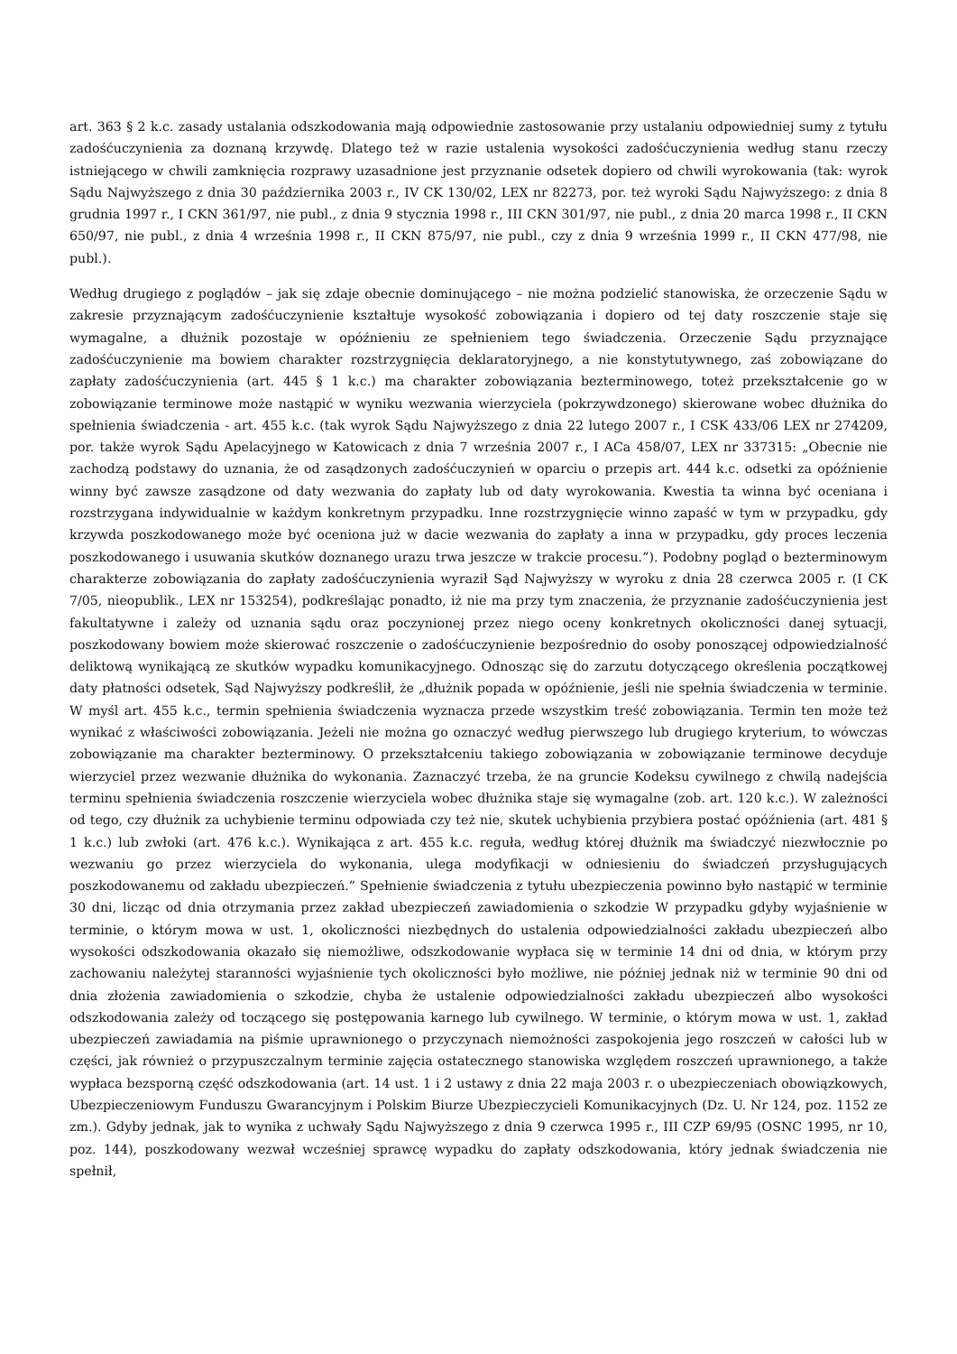art. 363 § 2 k.c. zasady ustalania odszkodowania mają odpowiednie zastosowanie przy ustalaniu odpowiedniej sumy z tytułu zadośćuczynienia za doznaną krzywdę. Dlatego też w razie ustalenia wysokości zadośćuczynienia według stanu rzeczy istniejącego w chwili zamknięcia rozprawy uzasadnione jest przyznanie odsetek dopiero od chwili wyrokowania (tak: wyrok Sądu Najwyższego z dnia 30 października 2003 r., IV CK 130/02, LEX nr 82273, por. też wyroki Sądu Najwyższego: z dnia 8 grudnia 1997 r., I CKN 361/97, nie publ., z dnia 9 stycznia 1998 r., III CKN 301/97, nie publ., z dnia 20 marca 1998 r., II CKN 650/97, nie publ., z dnia 4 września 1998 r., II CKN 875/97, nie publ., czy z dnia 9 września 1999 r., II CKN 477/98, nie publ.).
Według drugiego z poglądów – jak się zdaje obecnie dominującego – nie można podzielić stanowiska, że orzeczenie Sądu w zakresie przyznającym zadośćuczynienie kształtuje wysokość zobowiązania i dopiero od tej daty roszczenie staje się wymagalne, a dłużnik pozostaje w opóźnieniu ze spełnieniem tego świadczenia. Orzeczenie Sądu przyznające zadośćuczynienie ma bowiem charakter rozstrzygnięcia deklaratoryjnego, a nie konstytutywnego, zaś zobowiązane do zapłaty zadośćuczynienia (art. 445 § 1 k.c.) ma charakter zobowiązania bezterminowego, toteż przekształcenie go w zobowiązanie terminowe może nastąpić w wyniku wezwania wierzyciela (pokrzywdzonego) skierowane wobec dłużnika do spełnienia świadczenia - art. 455 k.c. (tak wyrok Sądu Najwyższego z dnia 22 lutego 2007 r., I CSK 433/06 LEX nr 274209, por. także wyrok Sądu Apelacyjnego w Katowicach z dnia 7 września 2007 r., I ACa 458/07, LEX nr 337315: „Obecnie nie zachodzą podstawy do uznania, że od zasądzonych zadośćuczynień w oparciu o przepis art. 444 k.c. odsetki za opóźnienie winny być zawsze zasądzone od daty wezwania do zapłaty lub od daty wyrokowania. Kwestia ta winna być oceniana i rozstrzygana indywidualnie w każdym konkretnym przypadku. Inne rozstrzygnięcie winno zapaść w tym w przypadku, gdy krzywda poszkodowanego może być oceniona już w dacie wezwania do zapłaty a inna w przypadku, gdy proces leczenia poszkodowanego i usuwania skutków doznanego urazu trwa jeszcze w trakcie procesu.”). Podobny pogląd o bezterminowym charakterze zobowiązania do zapłaty zadośćuczynienia wyraził Sąd Najwyższy w wyroku z dnia 28 czerwca 2005 r. (I CK 7/05, nieopublik., LEX nr 153254), podkreślając ponadto, iż nie ma przy tym znaczenia, że przyznanie zadośćuczynienia jest fakultatywne i zależy od uznania sądu oraz poczynionej przez niego oceny konkretnych okoliczności danej sytuacji, poszkodowany bowiem może skierować roszczenie o zadośćuczynienie bezpośrednio do osoby ponoszącej odpowiedzialność deliktową wynikającą ze skutków wypadku komunikacyjnego. Odnosząc się do zarzutu dotyczącego określenia początkowej daty płatności odsetek, Sąd Najwyższy podkreślił, że „dłużnik popada w opóźnienie, jeśli nie spełnia świadczenia w terminie. W myśl art. 455 k.c., termin spełnienia świadczenia wyznacza przede wszystkim treść zobowiązania. Termin ten może też wynikać z właściwości zobowiązania. Jeżeli nie można go oznaczyć według pierwszego lub drugiego kryterium, to wówczas zobowiązanie ma charakter bezterminowy. O przekształceniu takiego zobowiązania w zobowiązanie terminowe decyduje wierzyciel przez wezwanie dłużnika do wykonania. Zaznaczyć trzeba, że na gruncie Kodeksu cywilnego z chwilą nadejścia terminu spełnienia świadczenia roszczenie wierzyciela wobec dłużnika staje się wymagalne (zob. art. 120 k.c.). W zależności od tego, czy dłużnik za uchybienie terminu odpowiada czy też nie, skutek uchybienia przybiera postać opóźnienia (art. 481 § 1 k.c.) lub zwłoki (art. 476 k.c.). Wynikająca z art. 455 k.c. reguła, według której dłużnik ma świadczyć niezwłocznie po wezwaniu go przez wierzyciela do wykonania, ulega modyfikacji w odniesieniu do świadczeń przysługujących poszkodowanemu od zakładu ubezpieczeń.” Spełnienie świadczenia z tytułu ubezpieczenia powinno było nastąpić w terminie 30 dni, licząc od dnia otrzymania przez zakład ubezpieczeń zawiadomienia o szkodzie W przypadku gdyby wyjaśnienie w terminie, o którym mowa w ust. 1, okoliczności niezbędnych do ustalenia odpowiedzialności zakładu ubezpieczeń albo wysokości odszkodowania okazało się niemożliwe, odszkodowanie wypłaca się w terminie 14 dni od dnia, w którym przy zachowaniu należytej staranności wyjaśnienie tych okoliczności było możliwe, nie później jednak niż w terminie 90 dni od dnia złożenia zawiadomienia o szkodzie, chyba że ustalenie odpowiedzialności zakładu ubezpieczeń albo wysokości odszkodowania zależy od toczącego się postępowania karnego lub cywilnego. W terminie, o którym mowa w ust. 1, zakład ubezpieczeń zawiadamia na piśmie uprawnionego o przyczynach niemożności zaspokojenia jego roszczeń w całości lub w części, jak również o przypuszczalnym terminie zajęcia ostatecznego stanowiska względem roszczeń uprawnionego, a także wypłaca bezsporną część odszkodowania (art. 14 ust. 1 i 2 ustawy z dnia 22 maja 2003 r. o ubezpieczeniach obowiązkowych, Ubezpieczeniowym Funduszu Gwarancyjnym i Polskim Biurze Ubezpieczycieli Komunikacyjnych (Dz. U. Nr 124, poz. 1152 ze zm.). Gdyby jednak, jak to wynika z uchwały Sądu Najwyższego z dnia 9 czerwca 1995 r., III CZP 69/95 (OSNC 1995, nr 10, poz. 144), poszkodowany wezwał wcześniej sprawcę wypadku do zapłaty odszkodowania, który jednak świadczenia nie spełnił,